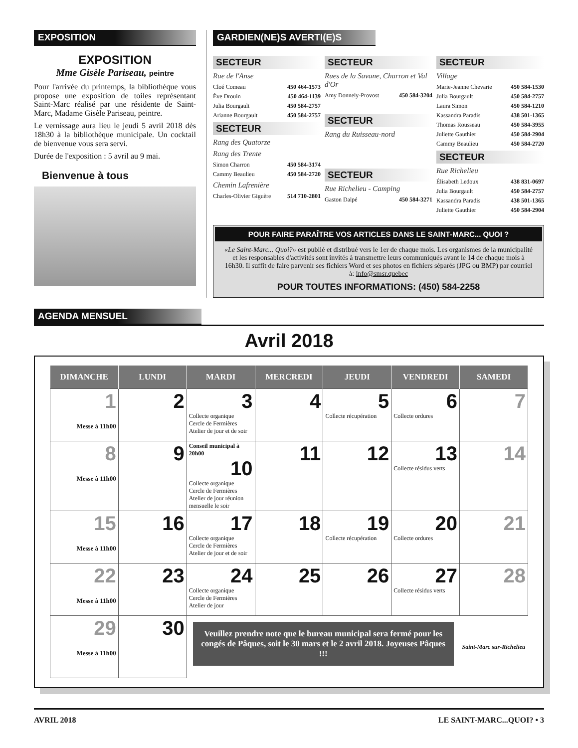EXPOSITION
EXPOSITION
Mme Gisèle Pariseau, peintre
Pour l'arrivée du printemps, la bibliothèque vous propose une exposition de toiles représentant Saint-Marc réalisé par une résidente de Saint-Marc, Madame Gisèle Pariseau, peintre.
Le vernissage aura lieu le jeudi 5 avril 2018 dès 18h30 à la bibliothèque municipale. Un cocktail de bienvenue vous sera servi.
Durée de l'exposition : 5 avril au 9 mai.
Bienvenue à tous
GARDIEN(NE)S AVERTI(E)S
SECTEUR
Rue de l'Anse
Cloé Comeau 450 464-1573
Ève Drouin 450 464-1139
Julia Bourgault 450 584-2757
Arianne Bourgault 450 584-2757
SECTEUR
Rang des Quatorze
Rang des Trente
Simon Charron 450 584-3174
Cammy Beaulieu 450 584-2720
Chemin Lafrenière
Charles-Olivier Giguère 514 710-2801
SECTEUR
Rues de la Savane, Charron et Val d'Or
Amy Donnely-Provost 450 584-3204
SECTEUR
Rang du Ruisseau-nord
SECTEUR
Rue Richelieu - Camping
Gaston Dalpé 450 584-3271
SECTEUR
Village
Marie-Jeanne Chevarie 450 584-1530
Julia Bourgault 450 584-2757
Laura Simon 450 584-1210
Kassandra Paradis 438 501-1365
Thomas Rousseau 450 584-3955
Juliette Gauthier 450 584-2904
Cammy Beaulieu 450 584-2720
SECTEUR
Rue Richelieu
Élisabeth Ledoux 438 831-0697
Julia Bourgault 450 584-2757
Kassandra Paradis 438 501-1365
Juliette Gauthier 450 584-2904
POUR FAIRE PARAÎTRE VOS ARTICLES DANS LE SAINT-MARC... QUOI ?
«Le Saint-Marc... Quoi?» est publié et distribué vers le 1er de chaque mois. Les organismes de la municipalité et les responsables d'activités sont invités à transmettre leurs communiqués avant le 14 de chaque mois à 16h30. Il suffit de faire parvenir ses fichiers Word et ses photos en fichiers séparés (JPG ou BMP) par courriel à: info@smsr.quebec
POUR TOUTES INFORMATIONS: (450) 584-2258
AGENDA MENSUEL
Avril 2018
| DIMANCHE | LUNDI | MARDI | MERCREDI | JEUDI | VENDREDI | SAMEDI |
| --- | --- | --- | --- | --- | --- | --- |
| 1 Messe à 11h00 | 2 | 3 Collecte organique Cercle de Fermières Atelier de jour et de soir | 4 | 5 Collecte récupération | 6 Collecte ordures | 7 |
| 8 Messe à 11h00 | 9 | Conseil municipal à 20h00 10 Collecte organique Cercle de Fermières Atelier de jour réunion mensuelle le soir | 11 | 12 | 13 Collecte résidus verts | 14 |
| 15 Messe à 11h00 | 16 | 17 Collecte organique Cercle de Fermières Atelier de jour et de soir | 18 | 19 Collecte récupération | 20 Collecte ordures | 21 |
| 22 Messe à 11h00 | 23 | 24 Collecte organique Cercle de Fermières Atelier de jour | 25 | 26 | 27 Collecte résidus verts | 28 |
| 29 Messe à 11h00 | 30 | Veuillez prendre note que le bureau municipal sera fermé pour les congés de Pâques, soit le 30 mars et le 2 avril 2018. Joyeuses Pâques !!! | | | | Saint-Marc sur-Richelieu |
AVRIL 2018 LE SAINT-MARC...QUOI? • 3